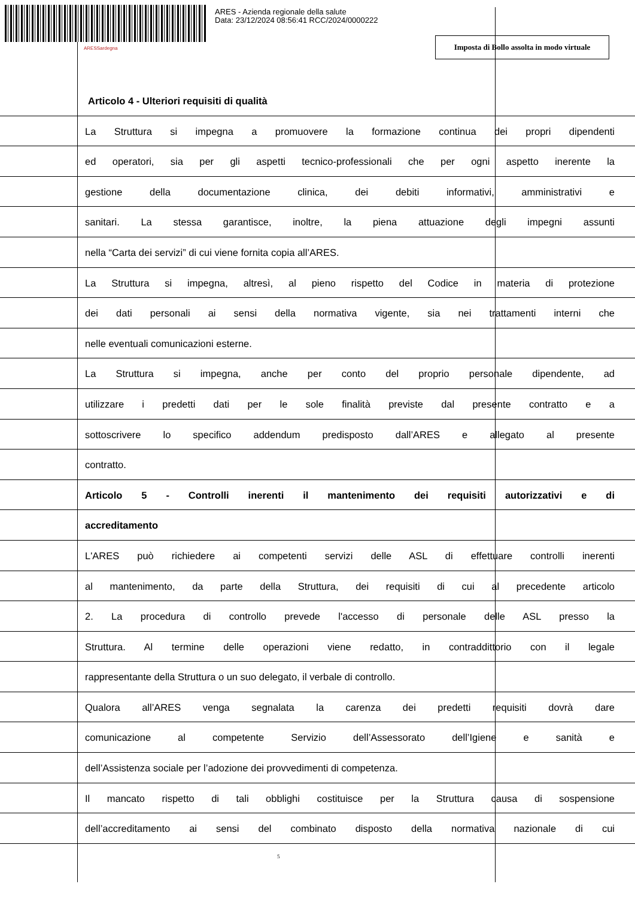ARES - Azienda regionale della salute
Data: 23/12/2024 08:56:41 RCC/2024/0000222
ARESSardegna
Imposta di Bollo assolta in modo virtuale
Articolo 4 - Ulteriori requisiti di qualità
La Struttura si impegna a promuovere la formazione continua dei propri dipendenti
ed operatori, sia per gli aspetti tecnico-professionali che per ogni aspetto inerente la
gestione della documentazione clinica, dei debiti informativi, amministrativi e
sanitari. La stessa garantisce, inoltre, la piena attuazione degli impegni assunti
nella “Carta dei servizi” di cui viene fornita copia all’ARES.
La Struttura si impegna, altresì, al pieno rispetto del Codice in materia di protezione
dei dati personali ai sensi della normativa vigente, sia nei trattamenti interni che
nelle eventuali comunicazioni esterne.
La Struttura si impegna, anche per conto del proprio personale dipendente, ad
utilizzare i predetti dati per le sole finalità previste dal presente contratto e a
sottoscrivere lo specifico addendum predisposto dall’ARES e allegato al presente
contratto.
Articolo 5 - Controlli inerenti il mantenimento dei requisiti autorizzativi e di
accreditamento
L'ARES può richiedere ai competenti servizi delle ASL di effettuare controlli inerenti
al mantenimento, da parte della Struttura, dei requisiti di cui al precedente articolo
2. La procedura di controllo prevede l'accesso di personale delle ASL presso la
Struttura. Al termine delle operazioni viene redatto, in contraddittorio con il legale
rappresentante della Struttura o un suo delegato, il verbale di controllo.
Qualora all’ARES venga segnalata la carenza dei predetti requisiti dovrà dare
comunicazione al competente Servizio dell’Assessorato dell’Igiene e sanità e
dell’Assistenza sociale per l’adozione dei provvedimenti di competenza.
Il mancato rispetto di tali obblighi costituisce per la Struttura causa di sospensione
dell’accreditamento ai sensi del combinato disposto della normativa nazionale di cui
5